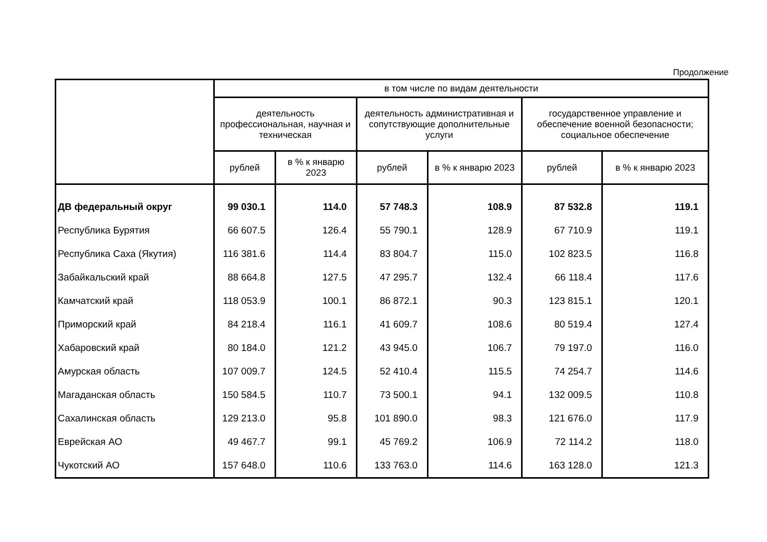Продолжение
| | в том числе по видам деятельности | | | | | |
| --- | --- | --- | --- | --- | --- | --- |
| | деятельность профессиональная, научная и техническая | | деятельность административная и сопутствующие дополнительные услуги | | государственное управление и обеспечение военной безопасности; социальное обеспечение | |
| | рублей | в % к январю 2023 | рублей | в % к январю 2023 | рублей | в % к январю 2023 |
| ДВ федеральный округ | 99 030.1 | 114.0 | 57 748.3 | 108.9 | 87 532.8 | 119.1 |
| Республика Бурятия | 66 607.5 | 126.4 | 55 790.1 | 128.9 | 67 710.9 | 119.1 |
| Республика Саха (Якутия) | 116 381.6 | 114.4 | 83 804.7 | 115.0 | 102 823.5 | 116.8 |
| Забайкальский край | 88 664.8 | 127.5 | 47 295.7 | 132.4 | 66 118.4 | 117.6 |
| Камчатский край | 118 053.9 | 100.1 | 86 872.1 | 90.3 | 123 815.1 | 120.1 |
| Приморский край | 84 218.4 | 116.1 | 41 609.7 | 108.6 | 80 519.4 | 127.4 |
| Хабаровский край | 80 184.0 | 121.2 | 43 945.0 | 106.7 | 79 197.0 | 116.0 |
| Амурская область | 107 009.7 | 124.5 | 52 410.4 | 115.5 | 74 254.7 | 114.6 |
| Магаданская область | 150 584.5 | 110.7 | 73 500.1 | 94.1 | 132 009.5 | 110.8 |
| Сахалинская область | 129 213.0 | 95.8 | 101 890.0 | 98.3 | 121 676.0 | 117.9 |
| Еврейская АО | 49 467.7 | 99.1 | 45 769.2 | 106.9 | 72 114.2 | 118.0 |
| Чукотский АО | 157 648.0 | 110.6 | 133 763.0 | 114.6 | 163 128.0 | 121.3 |